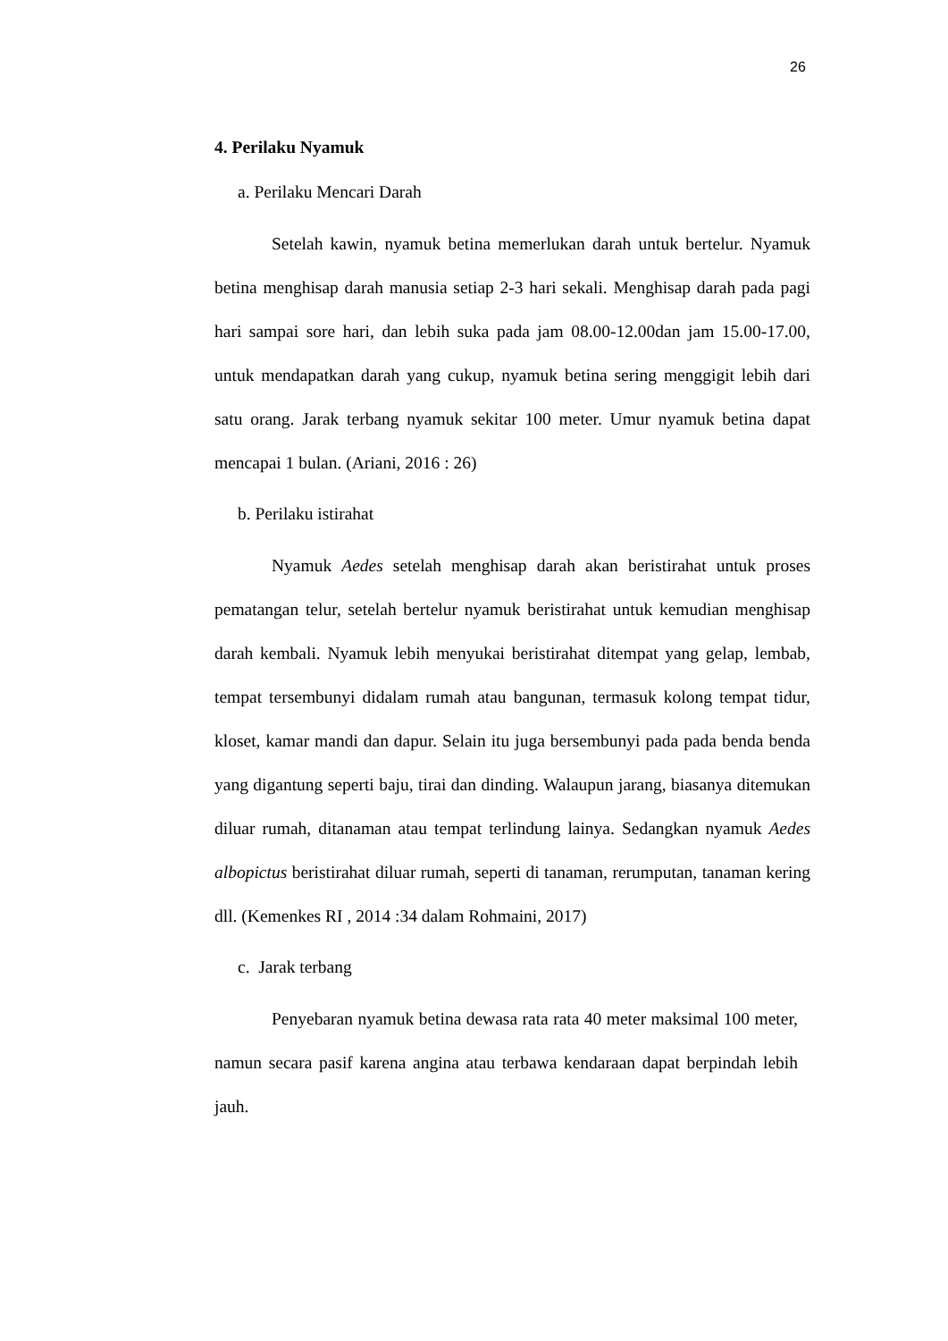26
4. Perilaku Nyamuk
a. Perilaku Mencari Darah
Setelah kawin, nyamuk betina memerlukan darah untuk bertelur. Nyamuk betina menghisap darah manusia setiap 2-3 hari sekali. Menghisap darah pada pagi hari sampai sore hari, dan lebih suka pada jam 08.00-12.00dan jam 15.00-17.00, untuk mendapatkan darah yang cukup, nyamuk betina sering menggigit lebih dari satu orang. Jarak terbang nyamuk sekitar 100 meter. Umur nyamuk betina dapat mencapai 1 bulan. (Ariani, 2016 : 26)
b. Perilaku istirahat
Nyamuk Aedes setelah menghisap darah akan beristirahat untuk proses pematangan telur, setelah bertelur nyamuk beristirahat untuk kemudian menghisap darah kembali. Nyamuk lebih menyukai beristirahat ditempat yang gelap, lembab, tempat tersembunyi didalam rumah atau bangunan, termasuk kolong tempat tidur, kloset, kamar mandi dan dapur. Selain itu juga bersembunyi pada pada benda benda yang digantung seperti baju, tirai dan dinding. Walaupun jarang, biasanya ditemukan diluar rumah, ditanaman atau tempat terlindung lainya. Sedangkan nyamuk Aedes albopictus beristirahat diluar rumah, seperti di tanaman, rerumputan, tanaman kering dll. (Kemenkes RI , 2014 :34 dalam Rohmaini, 2017)
c. Jarak terbang
Penyebaran nyamuk betina dewasa rata rata 40 meter maksimal 100 meter, namun secara pasif karena angina atau terbawa kendaraan dapat berpindah lebih jauh.